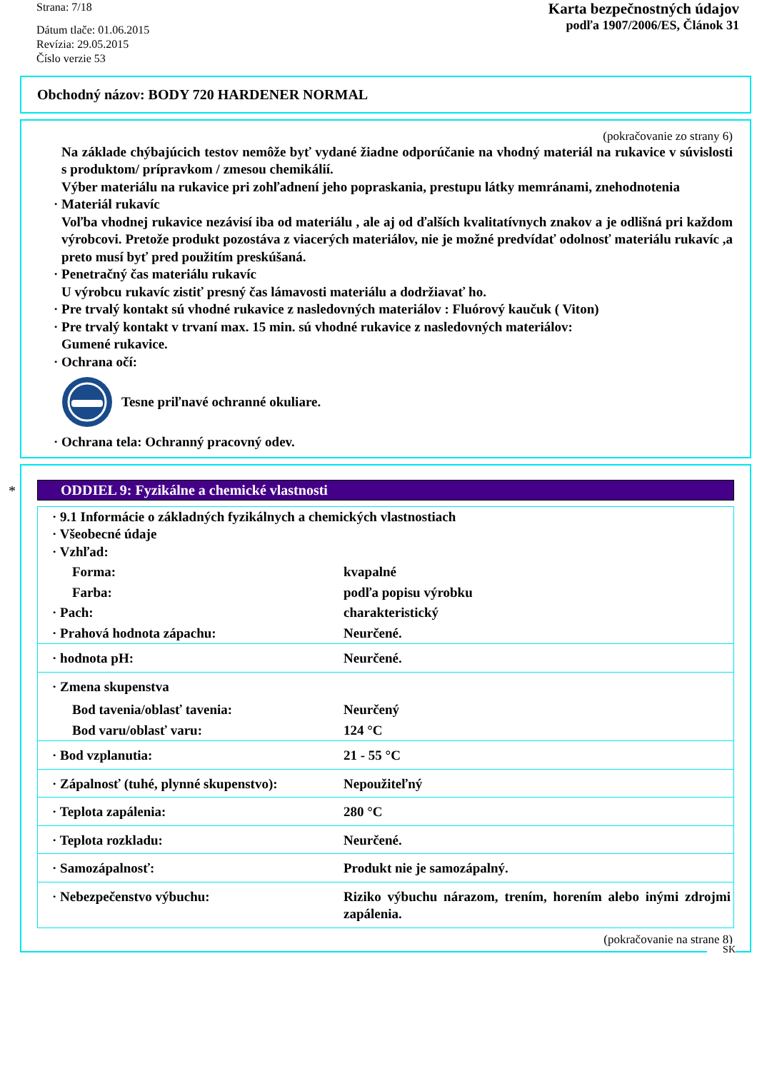Strana: 7/18
Dátum tlače: 01.06.2015
Revízia: 29.05.2015
Číslo verzie 53
Karta bezpečnostných údajov
podľa 1907/2006/ES, Článok 31
Obchodný názov: BODY 720 HARDENER NORMAL
(pokračovanie zo strany 6)
Na základe chýbajúcich testov nemôže byť vydané žiadne odporúčanie na vhodný materiál na rukavice v súvislosti s produktom/ prípravkom / zmesou chemikálií.
Výber materiálu na rukavice pri zohľadnení jeho popraskania, prestupu látky memránami, znehodnotenia
· Materiál rukavíc
Voľba vhodnej rukavice nezávisí iba od materiálu , ale aj od ďalších kvalitatívnych znakov a je odlišná pri každom výrobcovi. Pretože produkt pozostáva z viacerých materiálov, nie je možné predvídať odolnosť materiálu rukavíc ,a preto musí byť pred použitím preskúšaná.
· Penetračný čas materiálu rukavíc
U výrobcu rukavíc zistiť presný čas lámavosti materiálu a dodržiavať ho.
· Pre trvalý kontakt sú vhodné rukavice z nasledovných materiálov : Fluórový kaučuk ( Viton)
· Pre trvalý kontakt v trvaní max. 15 min. sú vhodné rukavice z nasledovných materiálov:
Gumené rukavice.
· Ochrana očí:
Tesne priľnavé ochranné okuliare.
· Ochrana tela: Ochranný pracovný odev.
*
ODDIEL 9: Fyzikálne a chemické vlastnosti
| · 9.1 Informácie o základných fyzikálnych a chemických vlastnostiach · Všeobecné údaje · Vzhľad: | |
| Forma: | kvapalné |
| Farba: | podľa popisu výrobku |
| · Pach: | charakteristický |
| · Prahová hodnota zápachu: | Neurčené. |
| · hodnota pH: | Neurčené. |
| · Zmena skupenstva | |
| Bod tavenia/oblasť tavenia: | Neurčený |
| Bod varu/oblasť varu: | 124 °C |
| · Bod vzplanutia: | 21 - 55 °C |
| · Zápalnosť (tuhé, plynné skupenstvo): | Nepoužiteľný |
| · Teplota zapálenia: | 280 °C |
| · Teplota rozkladu: | Neurčené. |
| · Samozápalnosť: | Produkt nie je samozápalný. |
| · Nebezpečenstvo výbuchu: | Riziko výbuchu nárazom, trením, horením alebo inými zdrojmi zapálenia. |
(pokračovanie na strane 8)
SK